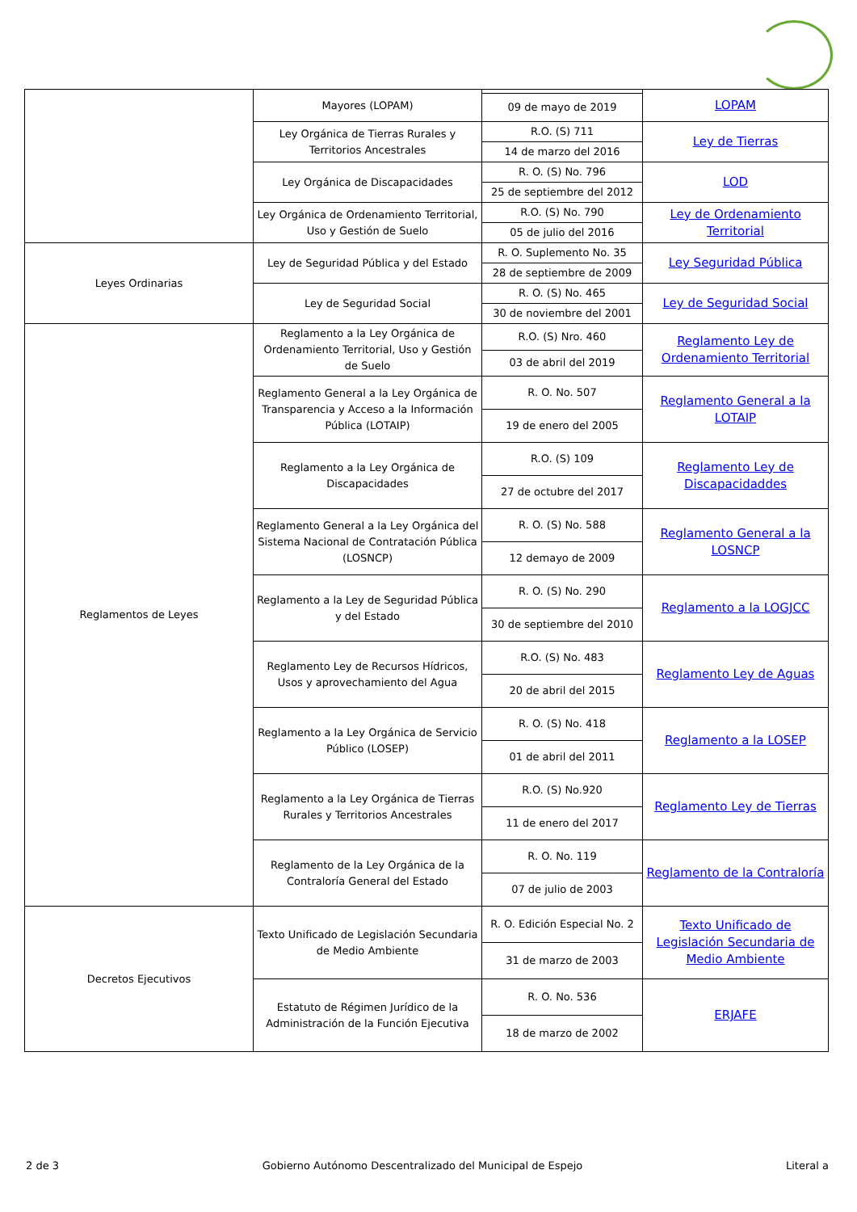| | Mayores (LOPAM) | | LOPAM |
| | | 09 de mayo de 2019 | |
| | Ley Orgánica de Tierras Rurales y Territorios Ancestrales | R.O. (S) 711 | Ley de Tierras |
| | | 14 de marzo del 2016 | |
| | Ley Orgánica de Discapacidades | R. O. (S) No. 796 | LOD |
| | | 25 de septiembre del 2012 | |
| | Ley Orgánica de Ordenamiento Territorial, Uso y Gestión de Suelo | R.O. (S) No. 790 | Ley de Ordenamiento Territorial |
| | | 05 de julio del 2016 | |
| Leyes Ordinarias | Ley de Seguridad Pública y del Estado | R. O. Suplemento No. 35 | Ley Seguridad Pública |
| | | 28 de septiembre de 2009 | |
| | Ley de Seguridad Social | R. O. (S) No. 465 | Ley de Seguridad Social |
| | | 30 de noviembre del 2001 | |
| Reglamentos de Leyes | Reglamento a la Ley Orgánica de Ordenamiento Territorial, Uso y Gestión de Suelo | R.O. (S) Nro. 460 | Reglamento Ley de Ordenamiento Territorial |
| | | 03 de abril del 2019 | |
| | Reglamento General a la Ley Orgánica de Transparencia y Acceso a la Información Pública (LOTAIP) | R. O. No. 507 | Reglamento General a la LOTAIP |
| | | 19 de enero del 2005 | |
| | Reglamento a la Ley Orgánica de Discapacidades | R.O. (S) 109 | Reglamento Ley de Discapacidaddes |
| | | 27 de octubre del 2017 | |
| | Reglamento General a la Ley Orgánica del Sistema Nacional de Contratación Pública (LOSNCP) | R. O. (S) No. 588 | Reglamento General a la LOSNCP |
| | | 12 demayo de 2009 | |
| | Reglamento a la Ley de Seguridad Pública y del Estado | R. O. (S) No. 290 | Reglamento a la LOGJCC |
| | | 30 de septiembre del 2010 | |
| | Reglamento Ley de Recursos Hídricos, Usos y aprovechamiento del Agua | R.O. (S) No. 483 | Reglamento Ley de Aguas |
| | | 20 de abril del 2015 | |
| | Reglamento a la Ley Orgánica de Servicio Público (LOSEP) | R. O. (S) No. 418 | Reglamento a la LOSEP |
| | | 01 de abril del 2011 | |
| | Reglamento a la Ley Orgánica de Tierras Rurales y Territorios Ancestrales | R.O. (S) No.920 | Reglamento Ley de Tierras |
| | | 11 de enero del 2017 | |
| | Reglamento de la Ley Orgánica de la Contraloría General del Estado | R. O. No. 119 | Reglamento de la Contraloría |
| | | 07 de julio de 2003 | |
| Decretos Ejecutivos | Texto Unificado de Legislación Secundaria de Medio Ambiente | R. O. Edición Especial No. 2 | Texto Unificado de Legislación Secundaria de Medio Ambiente |
| | | 31 de marzo de 2003 | |
| | Estatuto de Régimen Jurídico de la Administración de la Función Ejecutiva | R. O. No. 536 | ERJAFE |
| | | 18 de marzo de 2002 | |
2 de 3 Gobierno Autónomo Descentralizado del Municipal de Espejo Literal a